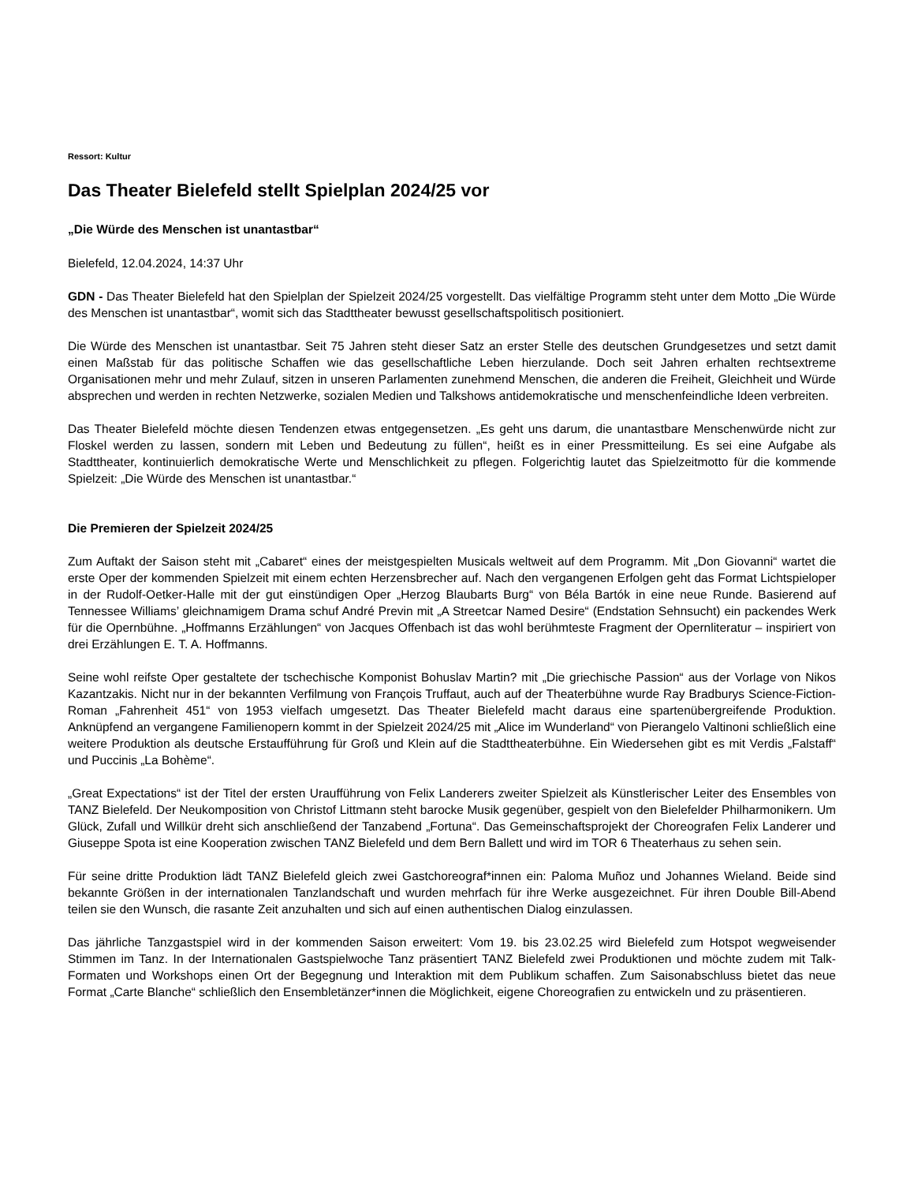Ressort: Kultur
Das Theater Bielefeld stellt Spielplan 2024/25 vor
„Die Würde des Menschen ist unantastbar“
Bielefeld, 12.04.2024, 14:37 Uhr
GDN - Das Theater Bielefeld hat den Spielplan der Spielzeit 2024/25 vorgestellt. Das vielfältige Programm steht unter dem Motto „Die Würde des Menschen ist unantastbar“, womit sich das Stadttheater bewusst gesellschaftspolitisch positioniert.
Die Würde des Menschen ist unantastbar. Seit 75 Jahren steht dieser Satz an erster Stelle des deutschen Grundgesetzes und setzt damit einen Maßstab für das politische Schaffen wie das gesellschaftliche Leben hierzulande. Doch seit Jahren erhalten rechtsextreme Organisationen mehr und mehr Zulauf, sitzen in unseren Parlamenten zunehmend Menschen, die anderen die Freiheit, Gleichheit und Würde absprechen und werden in rechten Netzwerke, sozialen Medien und Talkshows antidemokratische und menschenfeindliche Ideen verbreiten.
Das Theater Bielefeld möchte diesen Tendenzen etwas entgegensetzen. „Es geht uns darum, die unantastbare Menschenwürde nicht zur Floskel werden zu lassen, sondern mit Leben und Bedeutung zu füllen“, heißt es in einer Pressmitteilung. Es sei eine Aufgabe als Stadttheater, kontinuierlich demokratische Werte und Menschlichkeit zu pflegen. Folgerichtig lautet das Spielzeitmotto für die kommende Spielzeit: „Die Würde des Menschen ist unantastbar.“
Die Premieren der Spielzeit 2024/25
Zum Auftakt der Saison steht mit „Cabaret“ eines der meistgespielten Musicals weltweit auf dem Programm. Mit „Don Giovanni“ wartet die erste Oper der kommenden Spielzeit mit einem echten Herzensbrecher auf. Nach den vergangenen Erfolgen geht das Format Lichtspieloper in der Rudolf-Oetker-Halle mit der gut einstündigen Oper „Herzog Blaubarts Burg“ von Béla Bartók in eine neue Runde. Basierend auf Tennessee Williams’ gleichnamigem Drama schuf André Previn mit „A Streetcar Named Desire“ (Endstation Sehnsucht) ein packendes Werk für die Opernbühne. „Hoffmanns Erzählungen“ von Jacques Offenbach ist das wohl berühmteste Fragment der Opernliteratur – inspiriert von drei Erzählungen E. T. A. Hoffmanns.
Seine wohl reifste Oper gestaltete der tschechische Komponist Bohuslav Martin? mit „Die griechische Passion“ aus der Vorlage von Nikos Kazantzakis. Nicht nur in der bekannten Verfilmung von François Truffaut, auch auf der Theaterbühne wurde Ray Bradburys Science-Fiction-Roman „Fahrenheit 451“ von 1953 vielfach umgesetzt. Das Theater Bielefeld macht daraus eine spartenübergreifende Produktion. Anknüpfend an vergangene Familienopern kommt in der Spielzeit 2024/25 mit „Alice im Wunderland“ von Pierangelo Valtinoni schließlich eine weitere Produktion als deutsche Erstaufführung für Groß und Klein auf die Stadttheaterbühne. Ein Wiedersehen gibt es mit Verdis „Falstaff“ und Puccinis „La Bohème“.
„Great Expectations“ ist der Titel der ersten Uraufführung von Felix Landerers zweiter Spielzeit als Künstlerischer Leiter des Ensembles von TANZ Bielefeld. Der Neukomposition von Christof Littmann steht barocke Musik gegenüber, gespielt von den Bielefelder Philharmonikern. Um Glück, Zufall und Willkür dreht sich anschließend der Tanzabend „Fortuna“. Das Gemeinschaftsprojekt der Choreografen Felix Landerer und Giuseppe Spota ist eine Kooperation zwischen TANZ Bielefeld und dem Bern Ballett und wird im TOR 6 Theaterhaus zu sehen sein.
Für seine dritte Produktion lädt TANZ Bielefeld gleich zwei Gastchoreograf*innen ein: Paloma Muñoz und Johannes Wieland. Beide sind bekannte Größen in der internationalen Tanzlandschaft und wurden mehrfach für ihre Werke ausgezeichnet. Für ihren Double Bill-Abend teilen sie den Wunsch, die rasante Zeit anzuhalten und sich auf einen authentischen Dialog einzulassen.
Das jährliche Tanzgastspiel wird in der kommenden Saison erweitert: Vom 19. bis 23.02.25 wird Bielefeld zum Hotspot wegweisender Stimmen im Tanz. In der Internationalen Gastspielwoche Tanz präsentiert TANZ Bielefeld zwei Produktionen und möchte zudem mit Talk-Formaten und Workshops einen Ort der Begegnung und Interaktion mit dem Publikum schaffen. Zum Saisonabschluss bietet das neue Format „Carte Blanche“ schließlich den Ensembletänzer*innen die Möglichkeit, eigene Choreografien zu entwickeln und zu präsentieren.